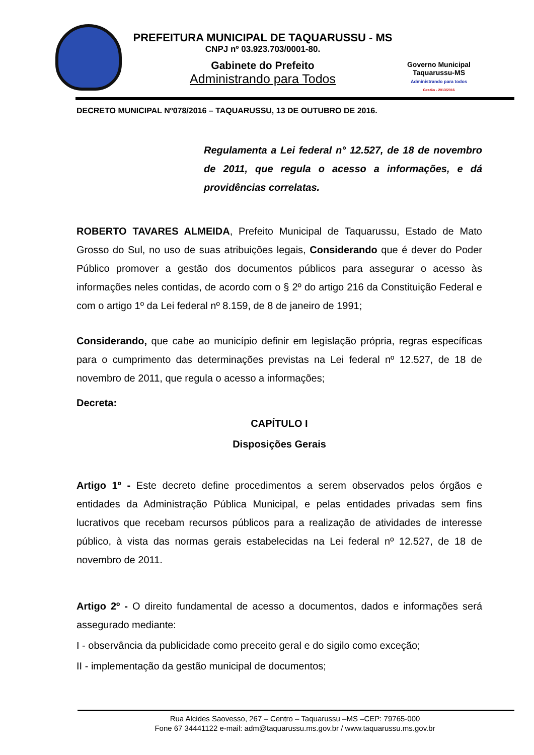PREFEITURA MUNICIPAL DE TAQUARUSSU - MS
CNPJ nº 03.923.703/0001-80.
Gabinete do Prefeito
Administrando para Todos
Governo Municipal
Taquarussu-MS
Administrando para todos
Gestão - 2013/2016
DECRETO MUNICIPAL Nº078/2016 – TAQUARUSSU, 13 DE OUTUBRO DE 2016.
Regulamenta a Lei federal n° 12.527, de 18 de novembro de 2011, que regula o acesso a informações, e dá providências correlatas.
ROBERTO TAVARES ALMEIDA, Prefeito Municipal de Taquarussu, Estado de Mato Grosso do Sul, no uso de suas atribuições legais, Considerando que é dever do Poder Público promover a gestão dos documentos públicos para assegurar o acesso às informações neles contidas, de acordo com o § 2º do artigo 216 da Constituição Federal e com o artigo 1º da Lei federal nº 8.159, de 8 de janeiro de 1991;
Considerando, que cabe ao município definir em legislação própria, regras específicas para o cumprimento das determinações previstas na Lei federal nº 12.527, de 18 de novembro de 2011, que regula o acesso a informações;
Decreta:
CAPÍTULO I
Disposições Gerais
Artigo 1º - Este decreto define procedimentos a serem observados pelos órgãos e entidades da Administração Pública Municipal, e pelas entidades privadas sem fins lucrativos que recebam recursos públicos para a realização de atividades de interesse público, à vista das normas gerais estabelecidas na Lei federal nº 12.527, de 18 de novembro de 2011.
Artigo 2º - O direito fundamental de acesso a documentos, dados e informações será assegurado mediante:
I - observância da publicidade como preceito geral e do sigilo como exceção;
II - implementação da gestão municipal de documentos;
Rua Alcides Saovesso, 267 – Centro – Taquarussu –MS –CEP: 79765-000
Fone 67 34441122 e-mail: adm@taquarussu.ms.gov.br / www.taquarussu.ms.gov.br